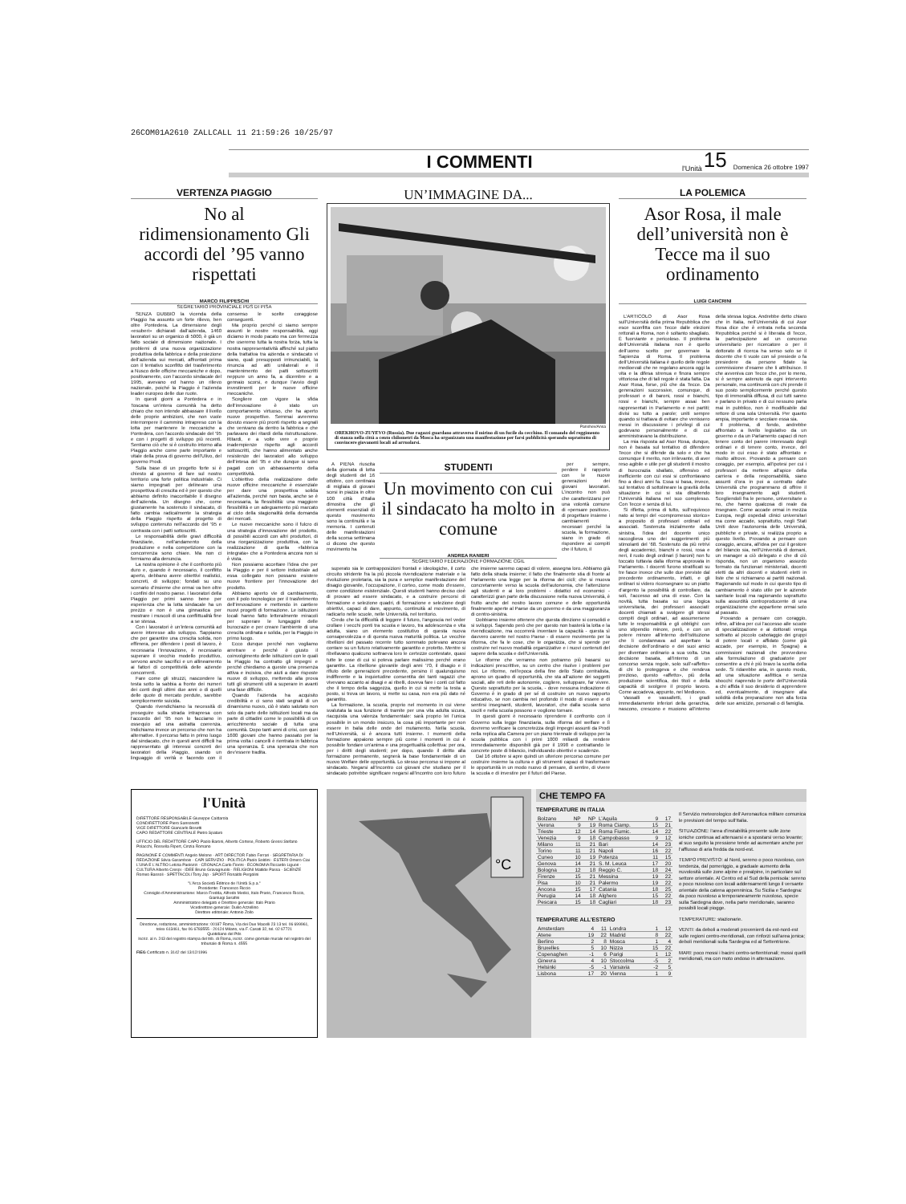26COM01A2610 ZALLCALL 11 21:59:26 10/25/97
I COMMENTI l'Unità 15 Domenica 26 ottobre 1997
VERTENZA PIAGGIO
No al ridimensionamento Gli accordi del ’95 vanno rispettati
MARCO FILIPPESCHI
SEGRETARIO PROVINCIALE PDS DI PISA
SENZA DUBBIO la vicenda della Piaggio ha assunto un forte rilievo, ben oltre Pontedera. La dimensione degli «esuberi» dichiarati dall’azienda, 1460 lavoratori su un organico di 5000, è già un fatto sociale di dimensione nazionale. I problemi di una nuova organizzazione produttiva della fabbrica e della proiezione dell’azienda sui mercati, affrontati prima con il tentativo sconfitto del trasferimento a Nusco delle officine meccaniche e dopo, positivamente, con l’accordo sindacale del 1995, avevano ed hanno un rilievo nazionale, poiché la Piaggio è l’azienda leader europeo delle due ruote.
In questi giorni a Pontedera e in Toscana un’intera comunità ha detto chiaro che non intende abbassare il livello delle proprie ambizioni, che non vuole interrompere il cammino intrapreso con la lotta per mantenere le meccaniche a Pontedera, con l’accordo sindacale del ’95 e con i progetti di sviluppo più recenti. Sentiamo ciò che si è costruito intorno alla Piaggio anche come parte importante e vitale della prova di governo dell’Ulivo, del governo Prodi.
Sulla base di un progetto forte si è chiesto al governo di fare sul nostro territorio una forte politica industriale. Ci siamo impegnati per delineare una prospettiva di crescita ed è per questo che abbiamo definito inaccettabile il disegno dell’azienda. Un disegno che, come giustamente ha sostenuto il sindacato, di fatto cambia radicalmente la strategia della Piaggio rispetto al progetto di sviluppo contenuto nell’accordo del ’95 e contrasta con i patti sottoscritti.
Le responsabilità delle gravi difficoltà finanziarie, nell’andamento della produzione e nella competizione con la concorrenza sono chiare. Ma non ci fermiamo alla denuncia.
La nostra opinione è che il confronto più duro e, quando è necessario, il conflitto aperto, debbano avere obiettivi realistici, concreti, di sviluppo; fondati su uno scenario d’insieme che ormai va ben oltre i confini del nostro paese. I lavoratori della Piaggio per primi sanno bene per esperienza che la lotta sindacale ha un prezzo e non è una ginnastica per mostrare i muscoli di una conflittualità fine a se stessa.
Con i lavoratori è un’intera comunità ad avere interesse allo sviluppo. Sappiamo che per garantire una crescita solida, non effimera, per difendere i posti di lavoro, è necessaria l’innovazione, è necessario superare il vecchio modello produttivo, servono anche sacrifici e un allineamento ai fattori di competitività delle aziende concorrenti.
Fare come gli struzzi, nascondere la testa sotto la sabbia a fronte dei numeri dei conti degli ultimi due anni o di quelli delle quote di mercato perdute, sarebbe semplicemente suicida.
Quando rivendichiamo la necessità di proseguire sulla strada intrapresa con l’accordo del ’95 non lo facciamo in ossequio ad una astratta coerenza. Indichiamo invece un percorso che non ha alternative. Il percorso fatto in primo luogo dal sindacato, che in questi anni difficili ha rappresentato gli interessi concreti dei lavoratori della Piaggio, usando un linguaggio di verità e facendo con il consenso le scelte coraggiose conseguenti.
Ma proprio perché ci siamo sempre assunti le nostre responsabilità, oggi diciamo in modo pacato ma con fermezza che useremo tutta la nostra forza, tutta la nostra rappresentatività affinché sul piatto della trattativa tra azienda e sindacato vi siano, quali presupposti irrinunciabili, la rinuncia ad atti unilaterali e il mantenimento dei patti sottoscritti neppure un anno fa, a dicembre e a gennaio scorsi, e dunque l’avvio degli investimenti per le nuove officine meccaniche.
Scegliere con vigore la sfida dell’innovazione è stato un comportamento virtuoso, che ha aperto nuove prospettive. Semmai avremmo dovuto essere più pronti rispetto a segnali che venivano da dentro la fabbrica e che parlavano dei ritardi della ristrutturazione. Ritardi, e a volte vere e proprie inadempienze rispetto agli accordi sottoscritti, che hanno alimentato anche resistenze dei lavoratori allo sviluppo dell’intesa del ’95 e che dunque si sono pagati con un abbassamento della competitività.
L’obiettivo della realizzazione delle nuove officine meccaniche è essenziale per dare una prospettiva solida all’azienda, perché non basta, anche se è necessaria, la flessibilità: una maggiore flessibilità e un adeguamento più marcato al ciclo della stagionalità della domanda dei mercati.
Le nuove meccaniche sono il fulcro di una strategia d’innovazione del prodotto, di possibili accordi con altri produttori, di una riorganizzazione produttiva, con la realizzazione di quella «fabbrica integrata» che a Pontedera ancora non si è vista.
Non possiamo accettare l’idea che per la Piaggio e per il settore industriale ad essa collegato non possano esistere nuove frontiere per l’innovazione del prodotto.
Abbiamo aperto vie di cambiamento, con il polo tecnologico per il trasferimento dell’innovazione e mettendo in cantiere nuovi progetti di formazione. Le istituzioni locali hanno fatto letteralmente miracoli per superare le lungaggini delle burocrazie e per creare l’ambiente di una crescita ordinata e solida, per la Piaggio in primo luogo.
Ecco dunque perché non vogliamo arretrare e perché è giusto il coinvolgimento delle istituzioni con le quali la Piaggio ha contratto gli impegni e perché chiediamo a queste una presenza attiva e incisiva, che aiuti a dare risposte nuove di sviluppo, mettendo alla prova tutti gli strumenti utili a superare in avanti una fase difficile.
Quando l’azienda ha acquisito credibilità e ci sono stati segnali di un dinamismo nuovo, ciò è stato salutato non solo da parte delle istituzioni locali ma da parte di cittadini come le possibilità di un arricchimento sociale di tutta una comunità. Dopo tanti anni di crisi, con quei 1600 giovani che hanno passato per la prima volta i cancelli è rientrata in fabbrica una speranza. È una speranza che non dev’essere tradita.
UN’IMMAGINE DA...
Panshev/Ansa
OREKHOVO-ZUYEVO (Russia). Due ragazzi guardano attraverso il mirino di un fucile da cecchino. Il comando del reggimento di stanza nella città a cento chilometri da Mosca ha organizzato una manifestazione per farsi pubblicità sperando soprattutto di convincere giovanotti locali ad arruolarsi.
A PIENA riuscita della giornata di lotta degli studenti del 16 ottobre, con centinaia di migliaia di giovani scesi in piazza in oltre 100 città d’Italia dimostra che gli elementi essenziali di questo movimento sono la continuità e la memoria. I contenuti delle manifestazioni della scorsa settimana ci dicono che questo movimento ha
STUDENTI
Un movimento con cui il sindacato ha molto in comune
ANDREA RANIERI
SEGRETARIO FEDERAZIONE FORMAZIONE CGIL
per sempre, perdere il rapporto con le nuove generazioni dei giovani lavoratori. L’incontro non può che caratterizzarsi per una volontà comune di «pensare positivo», di progettare insieme i cambiamenti necessari perché la scuola, la formazione, siano in grado di rispondere ai compiti che il futuro, il
superato sia le contrapposizioni frontali e ideologiche, il corto circuito stridente fra la più piccola rivendicazione materiale e la rivoluzione proletaria, sia la pura e semplice manifestazione del disagio giovanile, l’occupazione, il corteo, come modo d’essere, come condizione esistenziale. Questi studenti hanno deciso cioè di provare ad essere sindacato, e a costruire percorsi di formazione e selezione quadri, di formazione e selezione degli obiettivi, capaci di dare, appunto, continuità al movimento, di radicarlo nelle scuole, nelle Università, nel territorio.
Credo che la difficoltà di leggere il futuro, l’angoscia nel veder crollare i vecchi ponti tra scuola e lavoro, tra adolescenza e vita adulta, siano un elemento costitutivo di questa nuova consapevolezza e di questa nuova maturità politica. Le vecchie ribellioni del passato recente tutto sommato potevano ancora contare su un futuro relativamente garantito e protetto. Mentre si ribellavano qualcuno sottraeva loro le certezze contestate, quasi tutte le cose di cui si poteva parlare malissimo perché erano garantite. La ribellione giovanile degli anni ’70, il disagio e il rifiuto delle generazioni precedente, persino il qualunquismo indifferente e la inquietudine consentita dei tanti ragazzi che vivevano accanto ai disagi e ai ribelli, doveva fare i conti col fatto che il tempo della saggezza, quello in cui si mette la testa a posto, si trova un lavoro, si mette su casa, non era più dato né garantito.
La formazione, la scuola, proprio nel momento in cui viene svalutata la sua funzione di tramite per una vita adulta sicura, riacquista una valenza fondamentale: sarà proprio lei l’unica possibile in un mondo insicuro, la cosa più importante per non essere in balia delle onde del mutamento. Nella scuola, nell’Università, si è ancora tutti insieme. I momenti della formazione appaiono sempre più come i momenti in cui è possibile fondare un’anima e una progettualità collettiva: per ora, per i diritti degli studenti; per dopo, quando il diritto alla formazione permanente, segnerà la base fondamentale di un nuovo Welfare delle opportunità. Lo stesso percorso si impone al sindacato. Negarsi all’incontro coi giovani che studiano per il sindacato potrebbe significare negarsi all’incontro con loro futuro che insieme saremo capaci di volere, assegna loro. Abbiamo già fatto della strada insieme; il fatto che finalmente stia di fronte al Parlamento una legge per la riforma dei cicli; che si muova concretamente verso la scuola dell’autonomia, che l’attenzione agli studenti e ai loro problemi - didattici ed economici - caratterizzi gran parte della discussione nella nuova Università, è frutto anche del nostro lavoro comune e delle opportunità finalmente aperte al Paese da un governo e da una maggioranza di centro-sinistra.
Dobbiamo insieme ottenere che questa direzione si consolidi e si sviluppi. Sapendo però che per questo non basterà la lotta e la rivendicazione, ma occorrerà inventare la capacità - questa sì davvero carente nel nostro Paese - di essere movimento per la riforma, che fa le cose, che le organizza, che si spende per costruire nel nuovo modalità organizzative e i nuovi contenuti del sapere della scuola e dell’Università.
Le riforme che verranno non potranno più basarsi su indicazioni prescrittive, su un centro che risolve i problemi per noi. Le riforme, nell’epoca della fine dello Stato centralista, aprono un quadro di opportunità, che sta all’azione dei soggetti sociali, alle reti delle autonomie, cogliere, sviluppare, far vivere. Questo soprattutto per la scuola, - dove nessuna indicazione di Governo è in grado di per sé di costruire un nuovo rapporto educativo, se non cambia nel profondo il modo di essere e di sentirsi insegnanti, studenti, lavoratori, che dalla scuola sono usciti e nella scuola possono e vogliono tornare.
In questi giorni è necessario riprendere il confronto con il Governo sulla legge finanziaria, sulla riforma del welfare e lì dovremo verificare la concretezza degli impegni assunti da Prodi nella replica alla Camera per un piano triennale di sviluppo per la scuola pubblica con i primi 1000 miliardi da rendere immediatamente disponibili già per il 1998 e contrattando le concrete poste di bilancio, individuando obiettivi e scadenze.
Dal 16 ottobre si apre quindi un ulteriore percorso comune per costruire insieme la cultura e gli strumenti capaci di trasformare le opportunità in un modo nuovo di pensare, di sentire, di vivere la scuola e di investire per il futuri del Paese.
LA POLEMICA
Asor Rosa, il male dell’università non è Tecce ma il suo ordinamento
LUIGI CANCRINI
L’ARTICOLO di Asor Rosa sull’Università della prima Repubblica che esce sconfitta con Tecce dalle elezioni rettorali a Roma, non è soltanto sbagliato. È fuorviante e pericoloso. Il problema dell’Università italiana non è quello dell’uomo scelto per governare la Sapienza di Roma. Il problema dell’Università italiana è quello delle regole medioevali che ne regolano ancora oggi la vita e la difesa strenua e finora sempre vittoriosa che di tali regole è stata fatta. Da Asor Rosa, forse, più che da Tecce. Da generazioni successive, comunque, di professori e di baroni, rossi e bianchi, rossi e bianchi, sempre assai ben rappresentati in Parlamento e nei partiti; divisi su tutto a parole; uniti sempre quando si trattava di evitare che venissero messi in discussione i privilegi di cui godevano personalmente e di cui amministravano la distribuzione.
La mia risposta ad Asor Rosa, dunque, non è basata sul tentativo di difendere Tecce che si difende da solo e che ha comunque il merito, non irrilevante, di aver reso agibile e utile per gli studenti il mostro di burocrazia sballato, offensivo ed inefficiente con cui essi si confrontavano fino a dieci anni fa. Essa si basa, invece, sul tentativo di sottolineare la gravità della situazione in cui si sta dibattendo l’Università italiana nel suo complesso. Con Tecce e senza di lui.
Si rifletta, prima di tutto, sull’equivoco nato ai tempi del «compromesso storico» a proposito di professori ordinari ed associati. Sostenuta inizialmente dalla sinistra, l’idea del docente unico raccoglieva uno dei suggerimenti più stimolanti del ’68. Sostenuto da più retrivi degli accademici, bianchi e rossi, rosa e neri, il ruolo degli ordinari (i baroni) non fu toccato tuttavia dalla riforma approvata in Parlamento. I docenti furono stratificati su tre fasce invece che sulle due previste dal precedente ordinamento, infatti, e gli ordinari si videro riconsegnare su un piatto d’argento la possibilità di controllare, da soli, l’accesso ad una di esse. Con la novità, tutta basata su una logica universitaria, dei professori associati: docenti chiamati a svolgere gli stessi compiti degli ordinari, ad assumersene tutte le responsabilità e gli obblighi: con uno stipendio minore, però, e con un potere minore all’interno dell’istituzione che li condannava ad aspettare la decisione dell’ordinario e dei suoi amici per diventare ordinario a sua volta. Una decisione basata, all’interno di un concorso senza regole, solo sull’«affetto» di chi lo proteggeva e che rendeva prezioso, questo «affetto», più della produzione scientifica, dei titoli e della capacità di svolgere il proprio lavoro. Come accadeva, appunto, nel Medioevo.
Vassalli e vassalletti, i gradi immediatamente inferiori della gerarchia, nascono, crescono e muoiono all’interno della stessa logica. Andrebbe detto chiaro che in Italia, nell’Università di cui Asor Rosa dice che è entrata nella seconda Repubblica perché si è liberata di Tecce, la partecipazione ad un concorso universitario per ricercatore o per il dottorato di ricerca ha senso solo se il docente che ti vuole con sé presiede o fa presiedere da persone fidate la commissione d’esame che li attribuisce. Il che avveniva con Tecce che, per lo meno, si è sempre astenuto da ogni intervento personale, ma continuerà con chi prende il suo posto semplicemente perché questo tipo di immoralità diffusa, di cui tutti sanno e parlano in privato e di cui nessuno parla mai in pubblico, non è modificabile dal rettore di una sola Università. Per quanto ampia, importante e secolare essa sia.
Il problema, di fondo, andrebbe affrontato a livello legislativo da un governo e da un Parlamento capaci di non tenere conto del parere interessato degli ordinari e di tenere conto, invece, del modo in cui esso è stato affrontato e risolto altrove. Provando a pensare con coraggio, per esempio, all’ipotesi per cui i professori da mettere all’apice della carriera e della responsabilità, siano assunti d’ora in poi a contratto dalle Università che programmano di offrire il loro insegnamento agli studenti. Scegliendoli fra le persone, universitarie o no, che hanno qualcosa di reale da insegnare. Come accade ormai in mezza Europa, negli ospedali clinici universitari ma come accade, soprattutto, negli Stati Uniti dove l’autonomia delle Università, pubbliche e private, si realizza proprio a questo livello. Provando a pensare con coraggio, ancora, all’idea per cui il gestore del bilancio sia, nell’Università di domani, un manager a ciò delegato e che di ciò risponda, non un organismo assurdo formato da funzionari ministeriali, docenti eletti da altri docenti e studenti eletti in liste che si richiamano ai partiti nazionali. Ragionando sul modo in cui questo tipo di cambiamento è stato utile per le aziende sanitarie locali ma ragionando soprattutto sulla assurdità controproducente di una organizzazione che appartiene ormai solo al passato.
Provando a pensare con coraggio, infine, all’idea per cui l’accesso alle scuole di specializzazione e ai dottorati venga sottratto al piccolo cabotaggio dei gruppi di potere locali e affidato (come già accade, per esempio, in Spagna) a commissioni nazionali che provvedono alla formulazione di graduatorie per consentire a chi è più bravo la scelta della sede. Si ridarebbe aria, in questo modo, ad una situazione asfittica e senza sbocchi: riaprendo le porte dell’Università a chi affida il suo desiderio di apprendere ed, eventualmente, di insegnare alla solidità della preparazione non alla forza delle sue amicizie, personali o di famiglia.
l'Unità
DIRETTORE RESPONSABILE Giuseppe Caldarola
CONDIRETTORE Piero Sansonetti
VICE DIRETTORE Giancarlo Bosetti
CAPO REDATTORE CENTRALE Pietro Spataro
UFFICIO DEL REDATTORE CAPO Paolo Baroni, Alberto Cortese, Roberto Gressi Stefano Polacchi, Rossella Ripert, Cinzia Romano
PAGINONE E COMMENTI Angelo Melone · ART DIRECTOR Fabio Ferrari · SEGRETARIA DI REDAZIONE Silvia Garambois · CAPI SERVIZIO · POLITICA Paolo Soldini · ESTERI Omero Ciai
L’UNA E L’ALTRO Letizia Paolozzi · CRONACA Carlo Fiorini · ECONOMIA Riccardo Liguori · CULTURA Alberto Crespi · IDEE Bruno Gravagnuolo · RELIGIONI Matilde Passa · SCIENZE Romeo Bassoli · SPETTACOLI Tony Jop · SPORT Ronaldo Pergolini
"L’Arca Società Editrice de l’Unità S.p.a."
Presidente: Francesco Riccio
Consiglio d’Amministrazione: Marco Fredda, Alfredo Medici, Italo Prario, Francesco Riccio, Gianluigi Serafini
Amministratore delegato e Direttore generale: Italo Prario
Vicedirettore generale: Duilio Azzellino
Direttore editoriale: Antonio Zollo
Direzione, redazione, amministrazione: 00187 Roma, Via dei Due Macelli 23 13 tel. 06 699961, telex 613461, fax 06 6783555 - 20124 Milano, via F. Casati 32, tel. 02 67721
Quotidiano del Pds
Iscriz. al n. 243 del registro stampa del trib. di Roma, iscriz. come giornale murale nel registro del tribunale di Roma n. 4555
FIEG Certificato n. 3142 del 13/12/1996
°C
CHE TEMPO FA
TEMPERATURE IN ITALIA
| Bolzano | NP | NP | L’Aquila | 9 | 17 |
| Verona | 9 | 19 | Roma Ciamp. | 15 | 21 |
| Trieste | 12 | 14 | Roma Fiumic. | 14 | 22 |
| Venezia | 9 | 18 | Campobasso | 9 | 12 |
| Milano | 11 | 21 | Bari | 14 | 23 |
| Torino | 11 | 21 | Napoli | 16 | 22 |
| Cuneo | 10 | 19 | Potenza | 11 | 15 |
| Genova | 14 | 21 | S. M. Leuca | 17 | 20 |
| Bologna | 12 | 18 | Reggio C. | 18 | 24 |
| Firenze | 15 | 21 | Messina | 19 | 22 |
| Pisa | 10 | 21 | Palermo | 19 | 22 |
| Ancona | 15 | 17 | Catania | 18 | 25 |
| Perugia | 14 | 18 | Alghero | 15 | 22 |
| Pescara | 15 | 18 | Cagliari | 18 | 23 |
TEMPERATURE ALL’ESTERO
| Amsterdam | 4 | 11 | Londra | 1 | 12 |
| Atene | 19 | 22 | Madrid | 8 | 22 |
| Berlino | 2 | 8 | Mosca | 1 | 4 |
| Bruxelles | 5 | 10 | Nizza | 15 | 22 |
| Copenaghen | -1 | 6 | Parigi | 1 | 12 |
| Ginevra | 4 | 10 | Stoccolma | -5 | 2 |
| Helsinki | -5 | -1 | Varsavia | -2 | 5 |
| Lisbona | 17 | 20 | Vienna | 1 | 9 |
Il Servizio meteorologico dell’Aeronautica militare comunica le previsioni del tempo sull’Italia.
SITUAZIONE: l’area d’instabilità presente sulle zone ioniche continua ad attenuarsi e a spostarsi verso levante; al suo seguito la pressione tende ad aumentare anche per l’afflusso di aria fredda da nord-est.
TEMPO PREVISTO: al Nord, sereno o poco nuvoloso, con tendenza, dal pomeriggio, a graduale aumento della nuvolosità sulle zone alpine e prealpine, in particolare sul settore orientale. Al Centro ed al Sud della penisola: sereno o poco nuvoloso con locali addensamenti lungo il versante orientale della catena appenninica. Su Sicilia e Sardegna: da poco nuvoloso a temporaneamente nuvoloso, specie sulla Sardegna dove, nella parte meridionale, saranno possibili locali piogge.
TEMPERATURE: stazionarie.
VENTI: da deboli a moderati provenienti da est-nord-est sulle regioni centro-meridionali, con rinforzi sull’area jonica; deboli meridionali sulla Sardegna ed al Settentrione.
MARI: poco mossi i bacini centro-settentrionali; mossi quelli meridionali, ma con moto ondoso in attenuazione.